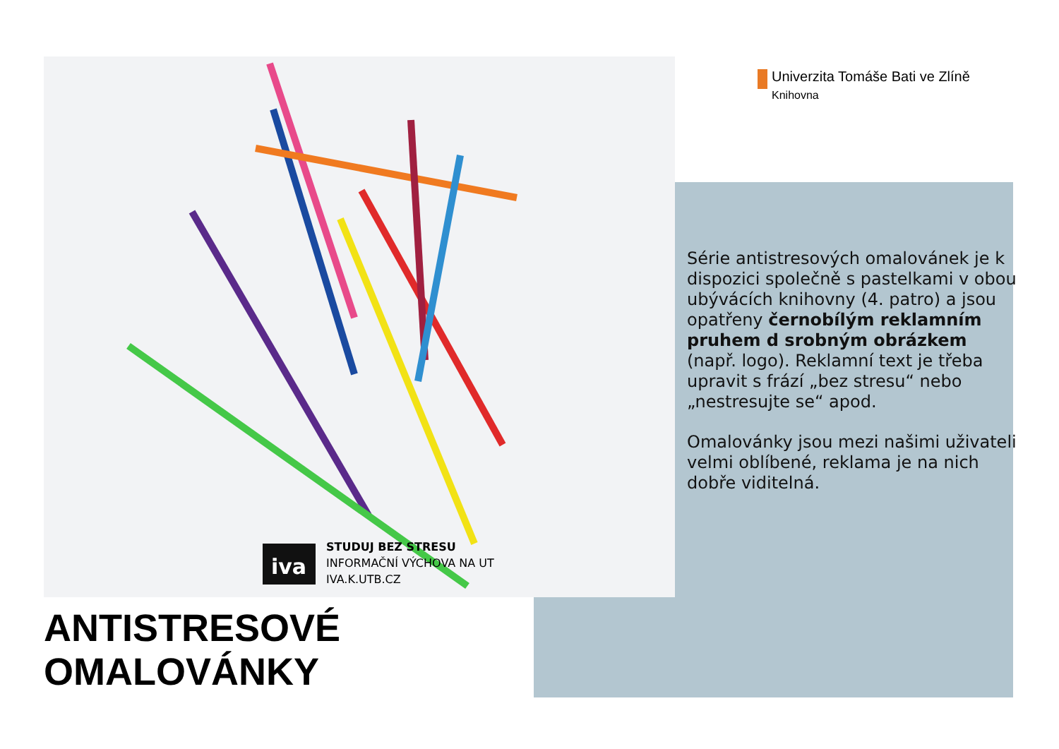iva
STUDUJ BEZ STRESU
INFORMAČNÍ VÝCHOVA NA UT
IVA.K.UTB.CZ
Univerzita Tomáše Bati ve Zlíně
Knihovna
Série antistresových omalovánek je k dispozici společně s pastelkami v obou ubývácích knihovny (4. patro) a jsou opatřeny černobílým reklamním pruhem d srobným obrázkem (např. logo). Reklamní text je třeba upravit s frází „bez stresu“ nebo „nestresujte se“ apod.
Omalovánky jsou mezi našimi uživateli velmi oblíbené, reklama je na nich dobře viditelná.
ANTISTRESOVÉ
OMALOVÁNKY